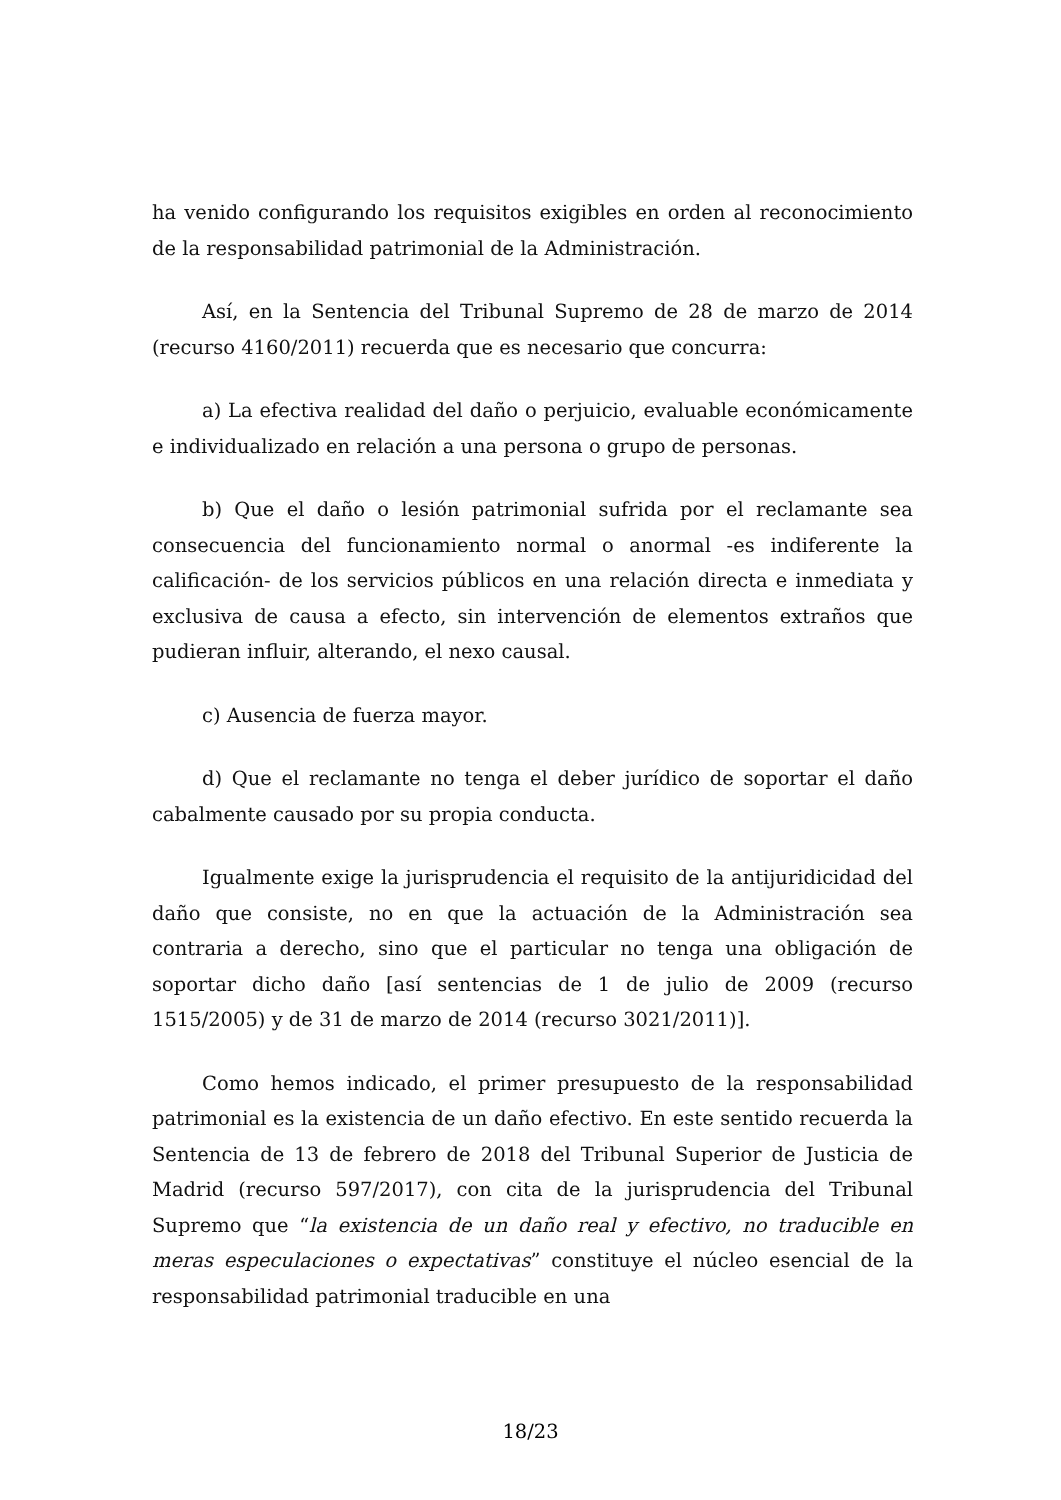ha venido configurando los requisitos exigibles en orden al reconocimiento de la responsabilidad patrimonial de la Administración.
Así, en la Sentencia del Tribunal Supremo de 28 de marzo de 2014 (recurso 4160/2011) recuerda que es necesario que concurra:
a) La efectiva realidad del daño o perjuicio, evaluable económicamente e individualizado en relación a una persona o grupo de personas.
b) Que el daño o lesión patrimonial sufrida por el reclamante sea consecuencia del funcionamiento normal o anormal -es indiferente la calificación- de los servicios públicos en una relación directa e inmediata y exclusiva de causa a efecto, sin intervención de elementos extraños que pudieran influir, alterando, el nexo causal.
c) Ausencia de fuerza mayor.
d) Que el reclamante no tenga el deber jurídico de soportar el daño cabalmente causado por su propia conducta.
Igualmente exige la jurisprudencia el requisito de la antijuridicidad del daño que consiste, no en que la actuación de la Administración sea contraria a derecho, sino que el particular no tenga una obligación de soportar dicho daño [así sentencias de 1 de julio de 2009 (recurso 1515/2005) y de 31 de marzo de 2014 (recurso 3021/2011)].
Como hemos indicado, el primer presupuesto de la responsabilidad patrimonial es la existencia de un daño efectivo. En este sentido recuerda la Sentencia de 13 de febrero de 2018 del Tribunal Superior de Justicia de Madrid (recurso 597/2017), con cita de la jurisprudencia del Tribunal Supremo que “la existencia de un daño real y efectivo, no traducible en meras especulaciones o expectativas” constituye el núcleo esencial de la responsabilidad patrimonial traducible en una
18/23